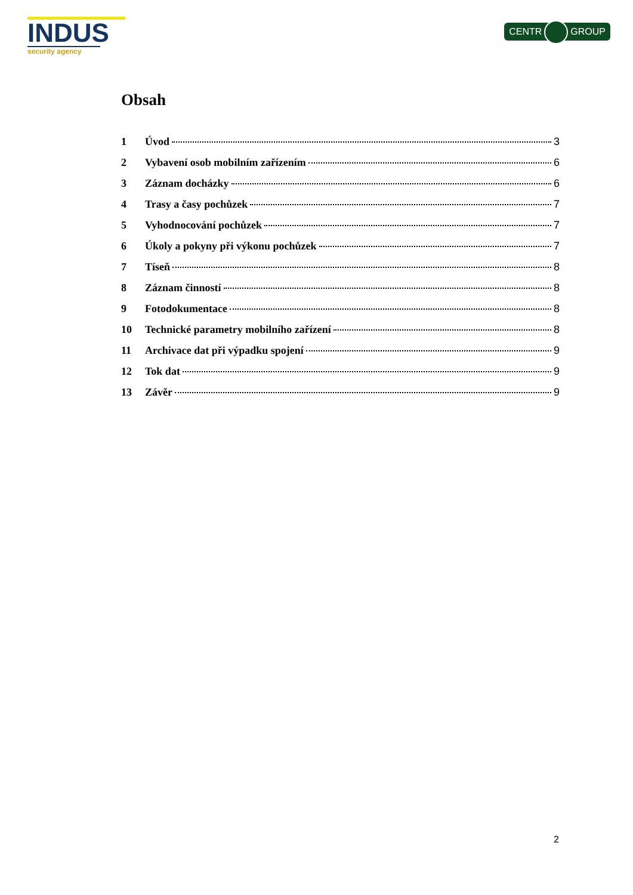INDUS
security agency
CENTR GROUP
Obsah
1 Úvod 3
2 Vybavení osob mobilním zařízením 6
3 Záznam docházky 6
4 Trasy a časy pochůzek 7
5 Vyhodnocování pochůzek 7
6 Úkoly a pokyny při výkonu pochůzek 7
7 Tíseň 8
8 Záznam činností 8
9 Fotodokumentace 8
10 Technické parametry mobilního zařízení 8
11 Archivace dat při výpadku spojení 9
12 Tok dat 9
13 Závěr 9
2